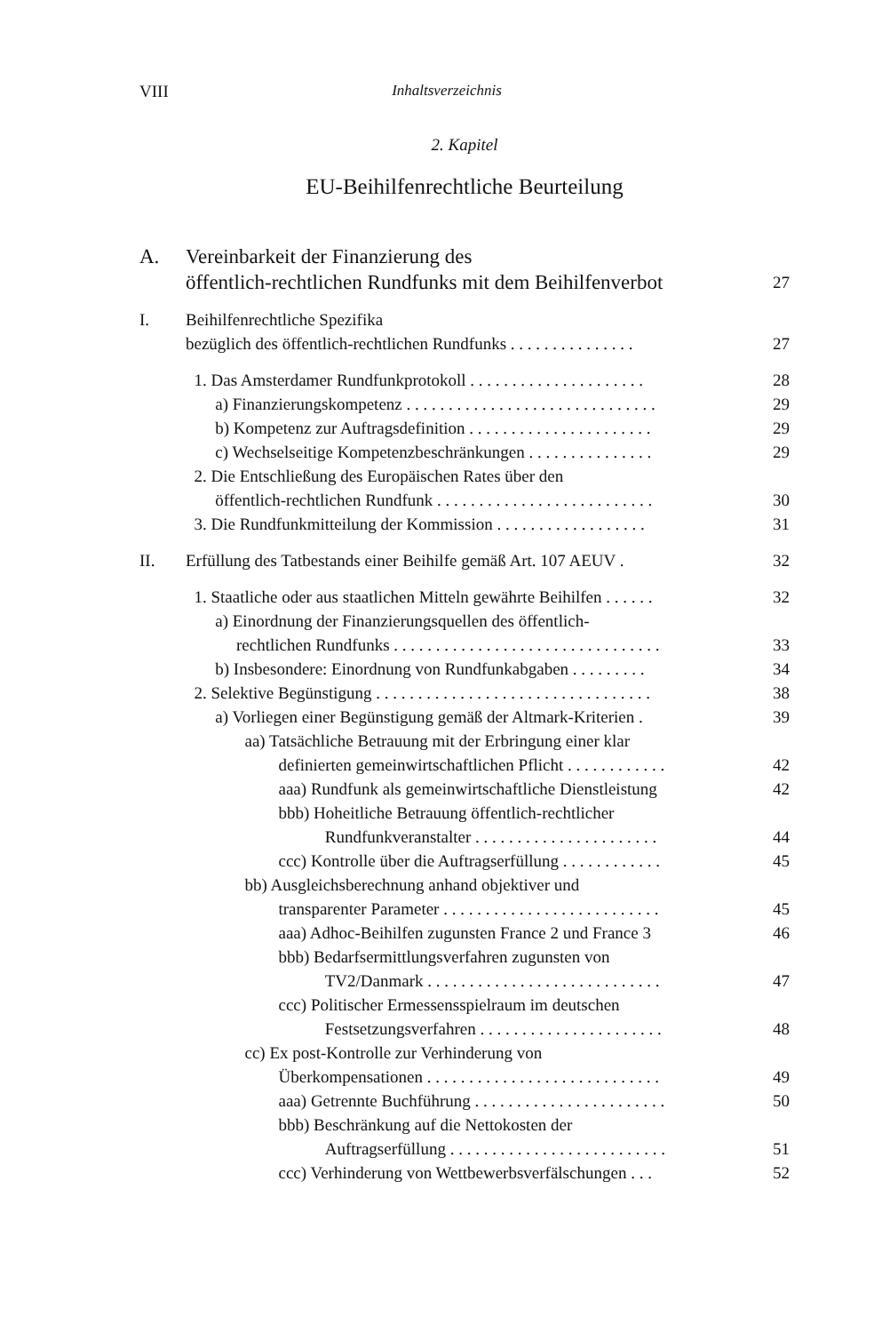VIII Inhaltsverzeichnis
2. Kapitel
EU-Beihilfenrechtliche Beurteilung
A. Vereinbarkeit der Finanzierung des
öffentlich-rechtlichen Rundfunks mit dem Beihilfenverbot 27
I. Beihilfenrechtliche Spezifika
bezüglich des öffentlich-rechtlichen Rundfunks . . . . . . . . . . . . . . . 27
1. Das Amsterdamer Rundfunkprotokoll . . . . . . . . . . . . . . . . . . . . .
a) Finanzierungskompetenz . . . . . . . . . . . . . . . . . . . . . . . . . . . . . .
b) Kompetenz zur Auftragsdefinition . . . . . . . . . . . . . . . . . . . . . .
c) Wechselseitige Kompetenzbeschränkungen . . . . . . . . . . . . . . .
2. Die Entschließung des Europäischen Rates über den
öffentlich-rechtlichen Rundfunk . . . . . . . . . . . . . . . . . . . . . . . . . .
3. Die Rundfunkmitteilung der Kommission . . . . . . . . . . . . . . . . . . 28
29
29
29
30
31
II. Erfüllung des Tatbestands einer Beihilfe gemäß Art. 107 AEUV . 32
1. Staatliche oder aus staatlichen Mitteln gewährte Beihilfen . . . . . .
a) Einordnung der Finanzierungsquellen des öffentlich-
rechtlichen Rundfunks . . . . . . . . . . . . . . . . . . . . . . . . . . . . . . . .
b) Insbesondere: Einordnung von Rundfunkabgaben . . . . . . . . .
2. Selektive Begünstigung . . . . . . . . . . . . . . . . . . . . . . . . . . . . . . . . .
a) Vorliegen einer Begünstigung gemäß der Altmark-Kriterien .
aa) Tatsächliche Betrauung mit der Erbringung einer klar
definierten gemeinwirtschaftlichen Pflicht . . . . . . . . . . . .
aaa) Rundfunk als gemeinwirtschaftliche Dienstleistung
bbb) Hoheitliche Betrauung öffentlich-rechtlicher
Rundfunkveranstalter . . . . . . . . . . . . . . . . . . . . . .
ccc) Kontrolle über die Auftragserfüllung . . . . . . . . . . . .
bb) Ausgleichsberechnung anhand objektiver und
transparenter Parameter . . . . . . . . . . . . . . . . . . . . . . . . . .
aaa) Adhoc-Beihilfen zugunsten France 2 und France 3
bbb) Bedarfsermittlungsverfahren zugunsten von
TV2/Danmark . . . . . . . . . . . . . . . . . . . . . . . . . . . .
ccc) Politischer Ermessensspielraum im deutschen
Festsetzungsverfahren . . . . . . . . . . . . . . . . . . . . . .
cc) Ex post-Kontrolle zur Verhinderung von
Überkompensationen . . . . . . . . . . . . . . . . . . . . . . . . . . . .
aaa) Getrennte Buchführung . . . . . . . . . . . . . . . . . . . . . . .
bbb) Beschränkung auf die Nettokosten der
Auftragserfüllung . . . . . . . . . . . . . . . . . . . . . . . . . .
ccc) Verhinderung von Wettbewerbsverfälschungen . . . 32
33
34
38
39
42
42
44
45
45
46
47
48
49
50
51
52